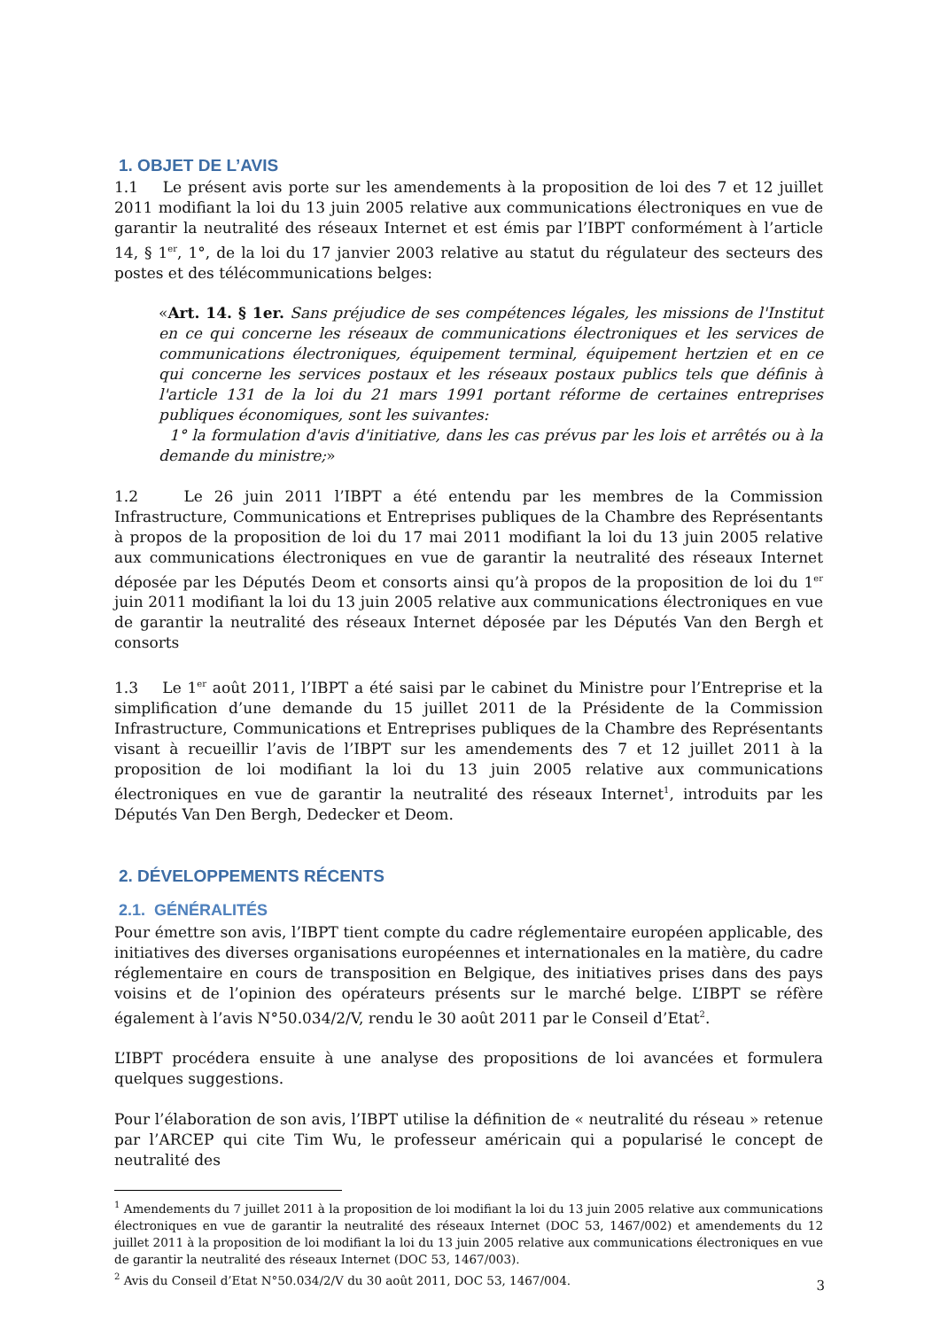1. OBJET DE L’AVIS
1.1 Le présent avis porte sur les amendements à la proposition de loi des 7 et 12 juillet 2011 modifiant la loi du 13 juin 2005 relative aux communications électroniques en vue de garantir la neutralité des réseaux Internet et est émis par l’IBPT conformément à l’article 14, § 1<sup>er</sup>, 1°, de la loi du 17 janvier 2003 relative au statut du régulateur des secteurs des postes et des télécommunications belges:
«Art. 14. § 1er. Sans préjudice de ses compétences légales, les missions de l'Institut en ce qui concerne les réseaux de communications électroniques et les services de communications électroniques, équipement terminal, équipement hertzien et en ce qui concerne les services postaux et les réseaux postaux publics tels que définis à l'article 131 de la loi du 21 mars 1991 portant réforme de certaines entreprises publiques économiques, sont les suivantes:
1° la formulation d'avis d'initiative, dans les cas prévus par les lois et arrêtés ou à la demande du ministre;»
1.2 Le 26 juin 2011 l’IBPT a été entendu par les membres de la Commission Infrastructure, Communications et Entreprises publiques de la Chambre des Représentants à propos de la proposition de loi du 17 mai 2011 modifiant la loi du 13 juin 2005 relative aux communications électroniques en vue de garantir la neutralité des réseaux Internet déposée par les Députés Deom et consorts ainsi qu’à propos de la proposition de loi du 1<sup>er</sup> juin 2011 modifiant la loi du 13 juin 2005 relative aux communications électroniques en vue de garantir la neutralité des réseaux Internet déposée par les Députés Van den Bergh et consorts
1.3 Le 1<sup>er</sup> août 2011, l’IBPT a été saisi par le cabinet du Ministre pour l’Entreprise et la simplification d’une demande du 15 juillet 2011 de la Présidente de la Commission Infrastructure, Communications et Entreprises publiques de la Chambre des Représentants visant à recueillir l’avis de l’IBPT sur les amendements des 7 et 12 juillet 2011 à la proposition de loi modifiant la loi du 13 juin 2005 relative aux communications électroniques en vue de garantir la neutralité des réseaux Internet<sup>1</sup>, introduits par les Députés Van Den Bergh, Dedecker et Deom.
2. DÉVELOPPEMENTS RÉCENTS
2.1. GÉNÉRALITÉS
Pour émettre son avis, l’IBPT tient compte du cadre réglementaire européen applicable, des initiatives des diverses organisations européennes et internationales en la matière, du cadre réglementaire en cours de transposition en Belgique, des initiatives prises dans des pays voisins et de l’opinion des opérateurs présents sur le marché belge. L’IBPT se réfère également à l’avis N°50.034/2/V, rendu le 30 août 2011 par le Conseil d’Etat<sup>2</sup>.
L’IBPT procédera ensuite à une analyse des propositions de loi avancées et formulera quelques suggestions.
Pour l’élaboration de son avis, l’IBPT utilise la définition de « neutralité du réseau » retenue par l’ARCEP qui cite Tim Wu, le professeur américain qui a popularisé le concept de neutralité des
<sup>1</sup> Amendements du 7 juillet 2011 à la proposition de loi modifiant la loi du 13 juin 2005 relative aux communications électroniques en vue de garantir la neutralité des réseaux Internet (DOC 53, 1467/002) et amendements du 12 juillet 2011 à la proposition de loi modifiant la loi du 13 juin 2005 relative aux communications électroniques en vue de garantir la neutralité des réseaux Internet (DOC 53, 1467/003).
<sup>2</sup> Avis du Conseil d’Etat N°50.034/2/V du 30 août 2011, DOC 53, 1467/004.
3